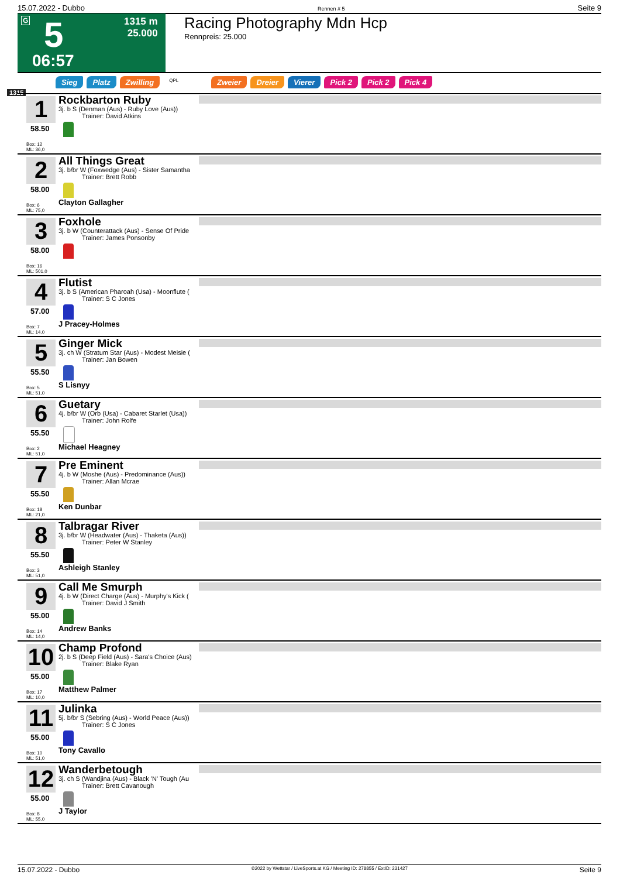15.07.2022 - Dubbo Rennen # 5 Seite 9
G 5
1315 m
25.000
06:57
Racing Photography Mdn Hcp
Rennpreis: 25.000
Sieg Platz Zwilling QPL Zweier Dreier Vierer Pick 2 Pick 2 Pick 4
1315
1
58.50
Box: 12
ML: 36,0
Rockbarton Ruby
3j. b S (Denman (Aus) - Ruby Love (Aus))
Trainer: David Atkins
2
58.00
Box: 6
ML: 75,0
All Things Great
3j. b/br W (Foxwedge (Aus) - Sister Samantha
Trainer: Brett Robb
Clayton Gallagher
3
58.00
Box: 16
ML: 501,0
Foxhole
3j. b W (Counterattack (Aus) - Sense Of Pride
Trainer: James Ponsonby
4
57.00
Box: 7
ML: 14,0
Flutist
3j. b S (American Pharoah (Usa) - Moonflute (
Trainer: S C Jones
J Pracey-Holmes
5
55.50
Box: 5
ML: 51,0
Ginger Mick
3j. ch W (Stratum Star (Aus) - Modest Meisie (
Trainer: Jan Bowen
S Lisnyy
6
55.50
Box: 2
ML: 51,0
Guetary
4j. b/br W (Orb (Usa) - Cabaret Starlet (Usa))
Trainer: John Rolfe
Michael Heagney
7
55.50
Box: 18
ML: 21,0
Pre Eminent
4j. b W (Moshe (Aus) - Predominance (Aus))
Trainer: Allan Mcrae
Ken Dunbar
8
55.50
Box: 3
ML: 51,0
Talbragar River
3j. b/br W (Headwater (Aus) - Thaketa (Aus))
Trainer: Peter W Stanley
Ashleigh Stanley
9
55.00
Box: 14
ML: 14,0
Call Me Smurph
4j. b W (Direct Charge (Aus) - Murphy's Kick (
Trainer: David J Smith
Andrew Banks
10
55.00
Box: 17
ML: 10,0
Champ Profond
2j. b S (Deep Field (Aus) - Sara's Choice (Aus)
Trainer: Blake Ryan
Matthew Palmer
11
55.00
Box: 10
ML: 51,0
Julinka
5j. b/br S (Sebring (Aus) - World Peace (Aus))
Trainer: S C Jones
Tony Cavallo
12
55.00
Box: 8
ML: 55,0
Wanderbetough
3j. ch S (Wandjina (Aus) - Black 'N' Tough (Au
Trainer: Brett Cavanough
J Taylor
15.07.2022 - Dubbo ©2022 by Wettstar / LiveSports.at KG / Meeting ID: 278855 / ExtID: 231427 Seite 9